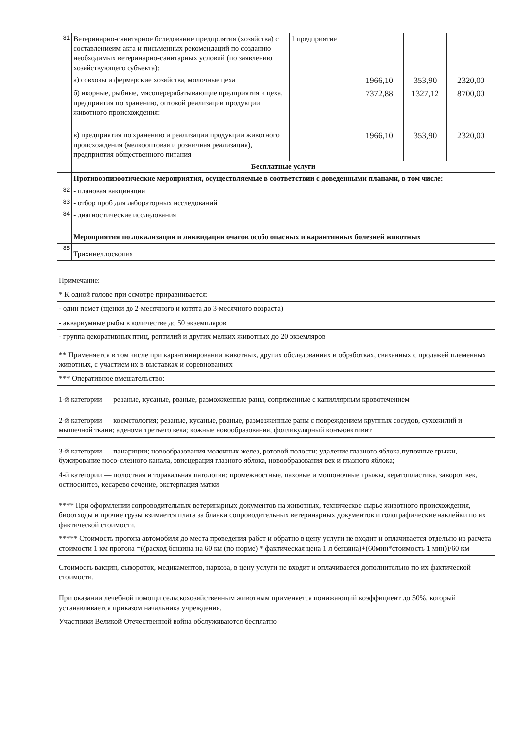| 81 | Ветеринарно-санитарное бследование предприятия (хозяйства) с составлениеим акта и письменных рекомендаций по созданию необходимых ветеринарно-санитарных условий (по заявлению хозяйствующего субъекта): | 1 предприятие | | | |
| | а) совхозы и фермерские хозяйства, молочные цеха | | 1966,10 | 353,90 | 2320,00 |
| | б) икорные, рыбные, мясоперерабатывающие предприятия и цеха, предприятия по хранению, оптовой реализации продукции животного происхождения: | | 7372,88 | 1327,12 | 8700,00 |
| | в) предприятия по хранению и реализации продукции животного происхождения (мелкооптовая и розничная реализация), предприятия общественного питания | | 1966,10 | 353,90 | 2320,00 |
| | Бесплатные услуги | | | | |
| | Противоэпизоотические мероприятия, осуществляемые в соответствии с доведенными планами, в том числе: | | | | |
| 82 | - плановая вакцинация | | | | |
| 83 | - отбор проб для лабораторных исследований | | | | |
| 84 | - диагностические исследования | | | | |
| | Мероприятия по локализации и ликвидации очагов особо опасных и карантинных болезней животных | | | | |
| 85 | Трихинеллоскопия | | | | |
| Примечание: |
| * К одной голове при осмотре приравнивается: |
| - один помет (щенки до 2-месячного и котята до 3-месячного возраста) |
| - аквариумные рыбы в количестве до 50 экземпляров |
| - группа декоративных птиц, рептилий и других мелких животных до 20 экземляров |
| ** Применяется в том числе при карантинировании животных, других обследованиях и обработках, свяханных с продажей племенных животных, с участием их в выставках и соревнованиях |
| *** Оперативное вмешательство: |
| 1-й категории — резаные, кусаные, рваные, разможженные раны, сопряженные с капиллярным кровотечением |
| 2-й категории — косметология; резаные, кусаные, рваные, размозженные раны с повреждением крупных сосудов, сухожилий и мышечной ткани; аденома третьего века; кожные новообразования, фолликулярный конъюнктивит |
| 3-й категории — панариции; новообразования молочных желез, ротовой полости; удаление глазного яблока,пупочные грыжи, бужирование носо-слезного канала, эвисцерация глазного яблока, новообразования век и глазного яблока; |
| 4-й категории — полостная и торакальная патологии; промежностные, паховые и мошоночные грыжы, кератопластика, заворот век, остиосинтез, кесарево сечение, экстерпация матки |
| **** При оформлении сопроводительных ветеринарных документов на животных, техническое сырье животного происхождения, биоотходы и прочие грузы взимается плата за бланки сопроводительных ветеринарных документов и голографические наклейки по их фактической стоимости. |
| ***** Стоимость прогона автомобиля до места проведения работ и обратно в цену услуги не входит и оплачивается отдельно из расчета стоимости 1 км прогона =((расход бензина на 60 км (по норме) * фактическая цена 1 л бензина)+(60мин*стоимость 1 мин))/60 км |
| Стоимость вакцин, сывороток, медикаментов, наркоза, в цену услуги не входит и оплачивается дополнительно по их фактической стоимости. |
| При оказании лечебной помощи сельскохозяйственным животным применяется понижающий коэффициент до 50%, который устанавливается приказом начальника учреждения. |
| Участники Великой Отечественной война обслуживаются бесплатно |